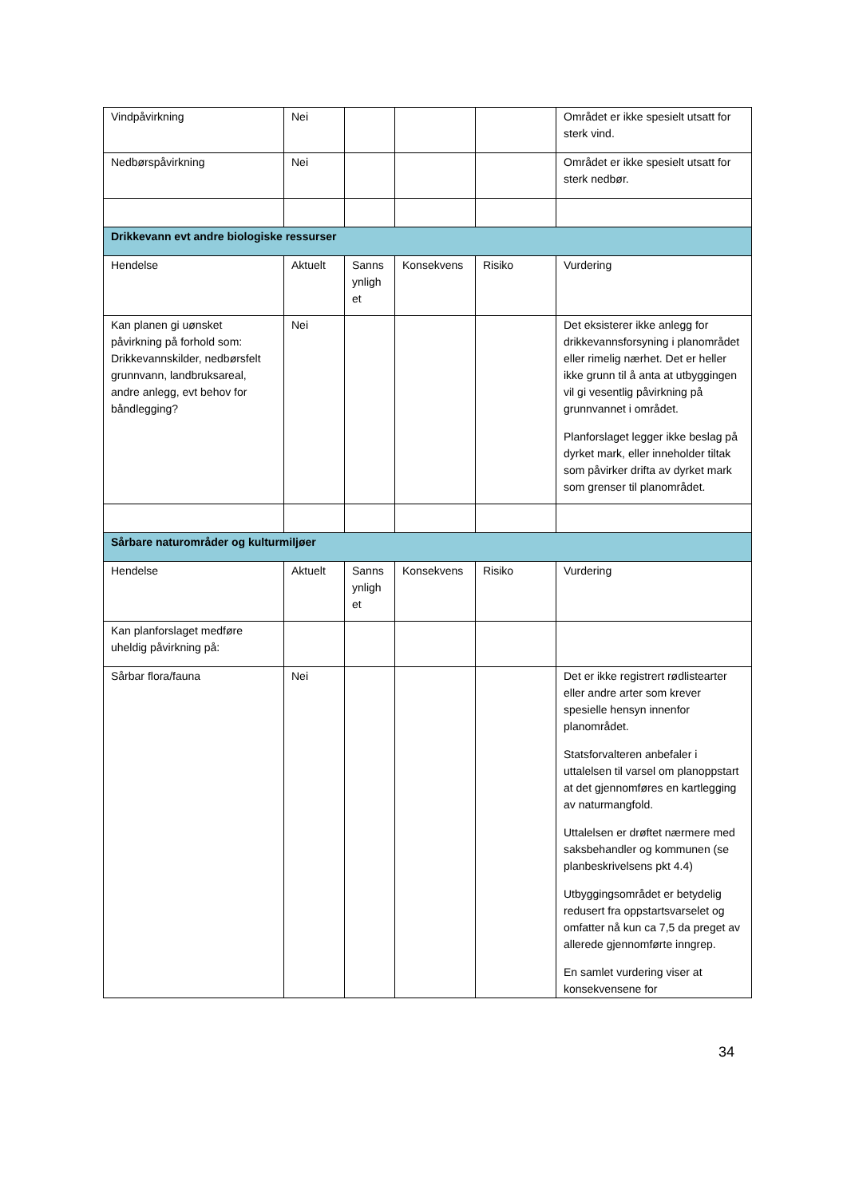| Vindpåvirkning | Nei | | | | Området er ikke spesielt utsatt for sterk vind. |
| Nedbørspåvirkning | Nei | | | | Området er ikke spesielt utsatt for sterk nedbør. |
| Drikkevann evt andre biologiske ressurser | | | | | |
| Hendelse | Aktuelt | Sanns ynligh et | Konsekvens | Risiko | Vurdering |
| Kan planen gi uønsket påvirkning på forhold som: Drikkevannskilder, nedbørsfelt grunnvann, landbruksareal, andre anlegg, evt behov for båndlegging? | Nei | | | | Det eksisterer ikke anlegg for drikkevannsforsyning i planområdet eller rimelig nærhet. Det er heller ikke grunn til å anta at utbyggingen vil gi vesentlig påvirkning på grunnvannet i området. Planforslaget legger ikke beslag på dyrket mark, eller inneholder tiltak som påvirker drifta av dyrket mark som grenser til planområdet. |
| Sårbare naturområder og kulturmiljøer | | | | | |
| Hendelse | Aktuelt | Sanns ynligh et | Konsekvens | Risiko | Vurdering |
| Kan planforslaget medføre uheldig påvirkning på: | | | | | |
| Sårbar flora/fauna | Nei | | | | Det er ikke registrert rødlistearter eller andre arter som krever spesielle hensyn innenfor planområdet. Statsforvalteren anbefaler i uttalelsen til varsel om planoppstart at det gjennomføres en kartlegging av naturmangfold. Uttalelsen er drøftet nærmere med saksbehandler og kommunen (se planbeskrivelsens pkt 4.4) Utbyggingsområdet er betydelig redusert fra oppstartsvarselet og omfatter nå kun ca 7,5 da preget av allerede gjennomførte inngrep. En samlet vurdering viser at konsekvensene for |
34